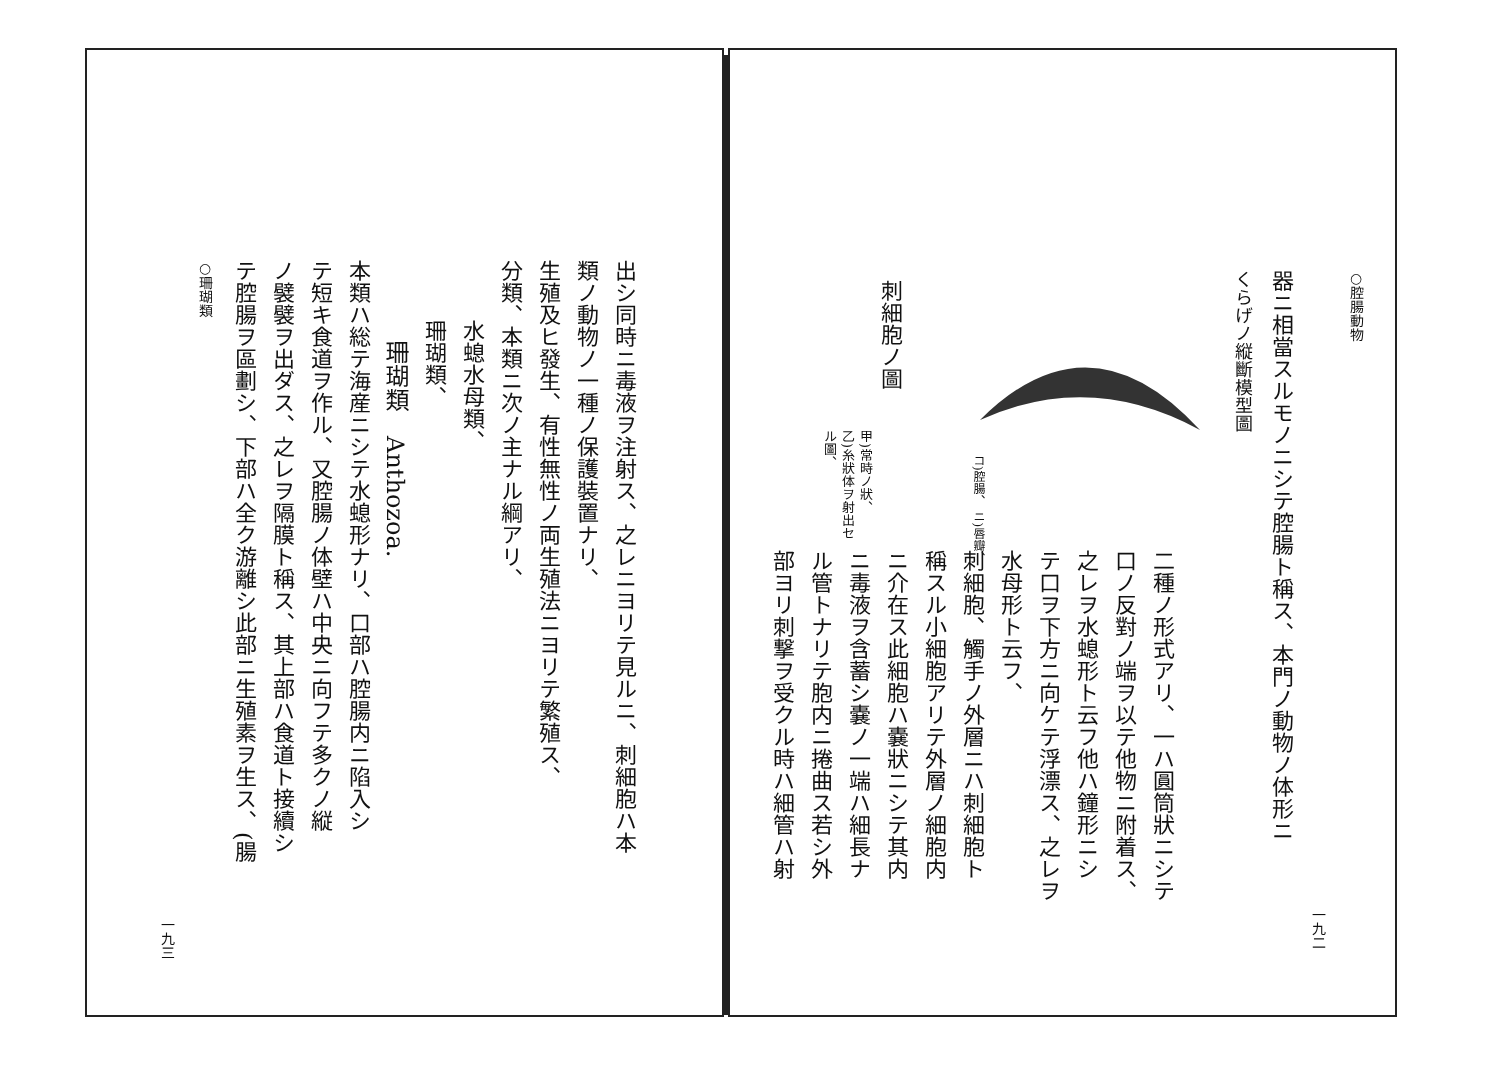○腔腸動物
一九二
器ニ相當スルモノニシテ腔腸ト稱ス、本門ノ動物ノ体形ニ
くらげノ縦斷模型圖
コ)腔腸、 ニ)唇瓣、
二種ノ形式アリ、一ハ圓筒狀ニシテ
口ノ反對ノ端ヲ以テ他物ニ附着ス、
之レヲ水螅形ト云フ他ハ鐘形ニシ
テ口ヲ下方ニ向ケテ浮漂ス、之レヲ
水母形ト云フ、
刺細胞、觸手ノ外層ニハ刺細胞ト
稱スル小細胞アリテ外層ノ細胞内
ニ介在ス此細胞ハ嚢狀ニシテ其内
ニ毒液ヲ含蓄シ嚢ノ一端ハ細長ナ
ル管トナリテ胞内ニ捲曲ス若シ外
部ヨリ刺撃ヲ受クル時ハ細管ハ射
刺細胞ノ圖
甲)常時ノ狀、
乙)糸狀体ヲ射出セル圖、
出シ同時ニ毒液ヲ注射ス、之レニヨリテ見ルニ、刺細胞ハ本
類ノ動物ノ一種ノ保護裝置ナリ、
生殖及ヒ發生、有性無性ノ両生殖法ニヨリテ繁殖ス、
分類、本類ニ次ノ主ナル綱アリ、
水螅水母類、
珊瑚類、
珊瑚類　Anthozoa.
本類ハ総テ海産ニシテ水螅形ナリ、口部ハ腔腸内ニ陷入シ
テ短キ食道ヲ作ル、又腔腸ノ体壁ハ中央ニ向フテ多クノ縦
ノ襞襞ヲ出ダス、之レヲ隔膜ト稱ス、其上部ハ食道ト接續シ
テ腔腸ヲ區劃シ、下部ハ全ク游離シ此部ニ生殖素ヲ生ス、(腸
○珊瑚類
一九三